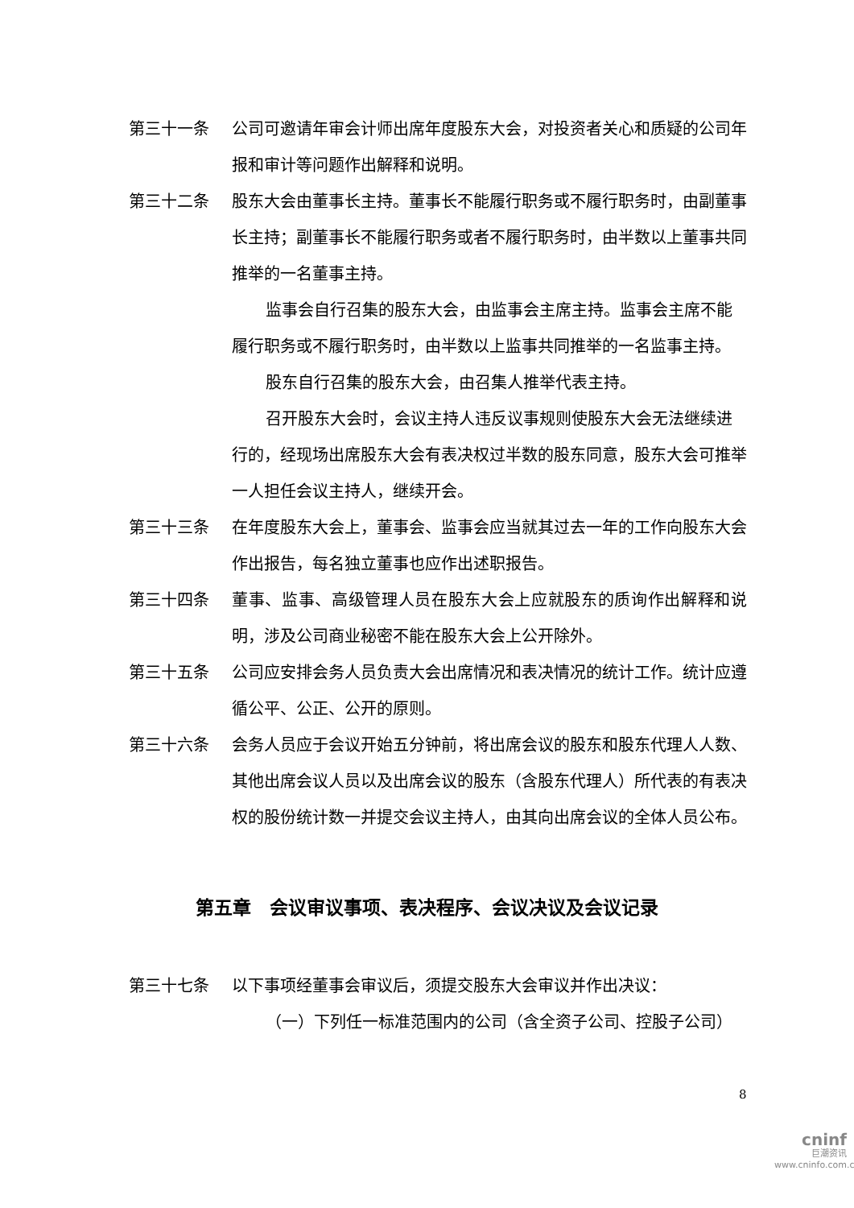第三十一条 公司可邀请年审会计师出席年度股东大会，对投资者关心和质疑的公司年报和审计等问题作出解释和说明。
第三十二条 股东大会由董事长主持。董事长不能履行职务或不履行职务时，由副董事长主持；副董事长不能履行职务或者不履行职务时，由半数以上董事共同推举的一名董事主持。
监事会自行召集的股东大会，由监事会主席主持。监事会主席不能履行职务或不履行职务时，由半数以上监事共同推举的一名监事主持。
股东自行召集的股东大会，由召集人推举代表主持。
召开股东大会时，会议主持人违反议事规则使股东大会无法继续进行的，经现场出席股东大会有表决权过半数的股东同意，股东大会可推举一人担任会议主持人，继续开会。
第三十三条 在年度股东大会上，董事会、监事会应当就其过去一年的工作向股东大会作出报告，每名独立董事也应作出述职报告。
第三十四条 董事、监事、高级管理人员在股东大会上应就股东的质询作出解释和说明，涉及公司商业秘密不能在股东大会上公开除外。
第三十五条 公司应安排会务人员负责大会出席情况和表决情况的统计工作。统计应遵循公平、公正、公开的原则。
第三十六条 会务人员应于会议开始五分钟前，将出席会议的股东和股东代理人人数、其他出席会议人员以及出席会议的股东（含股东代理人）所代表的有表决权的股份统计数一并提交会议主持人，由其向出席会议的全体人员公布。
第五章　会议审议事项、表决程序、会议决议及会议记录
第三十七条 以下事项经董事会审议后，须提交股东大会审议并作出决议：
（一）下列任一标准范围内的公司（含全资子公司、控股子公司）
8
cninf
巨潮资讯
www.cninfo.com.cn